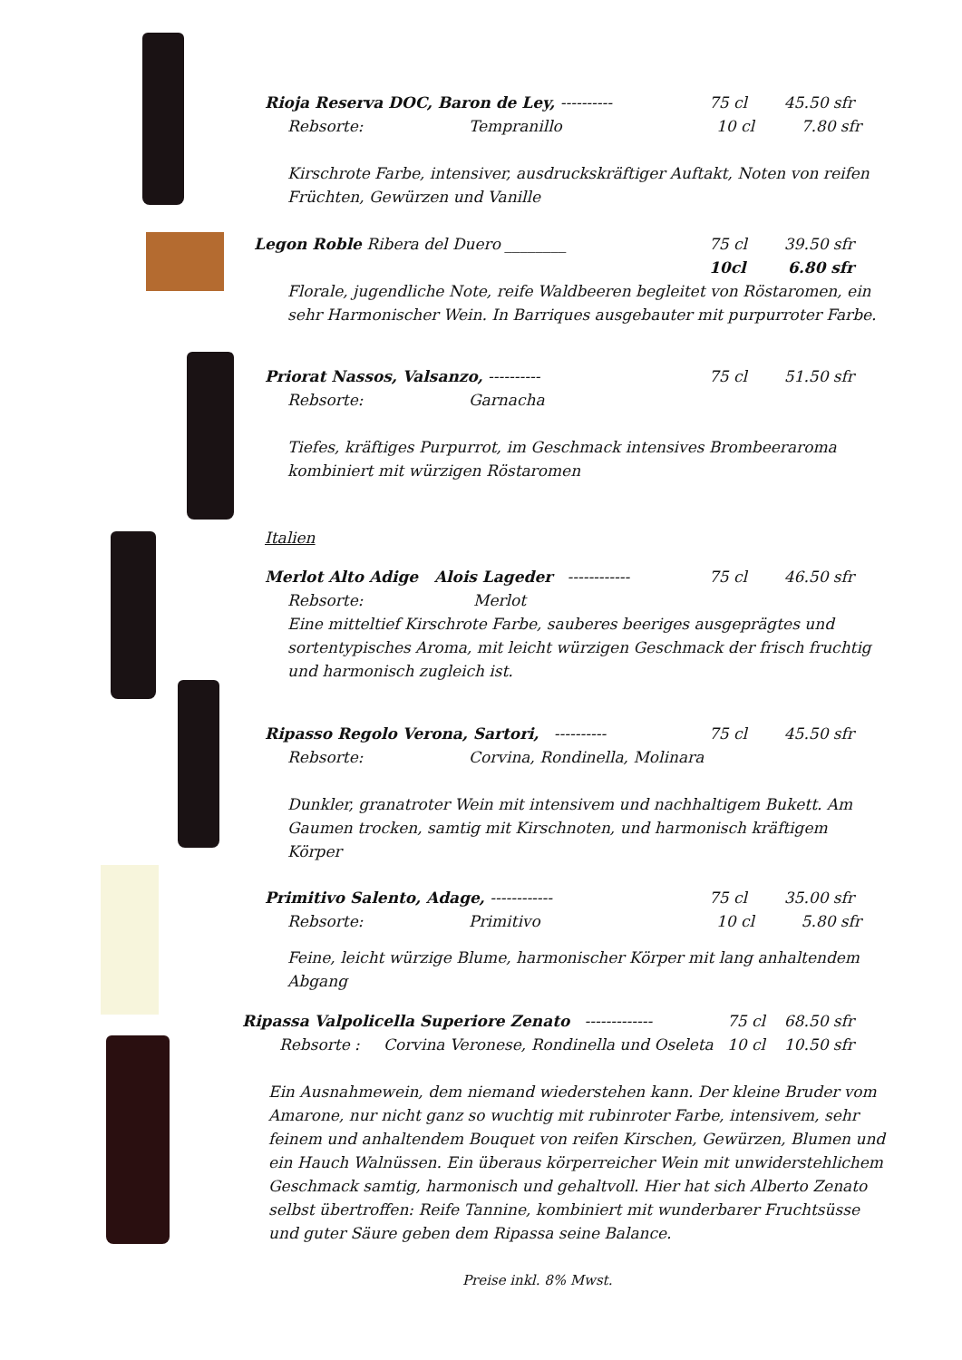Rioja Reserva DOC, Baron de Ley, ---------- 75 cl 45.50 sfr
Rebsorte: Tempranillo 10 cl 7.80 sfr
Kirschrote Farbe, intensiver, ausdruckskräftiger Auftakt, Noten von reifen Früchten, Gewürzen und Vanille
Legon Roble Ribera del Duero ________ 75 cl 39.50 sfr
10cl 6.80 sfr
Florale, jugendliche Note, reife Waldbeeren begleitet von Röstaromen, ein sehr Harmonischer Wein. In Barriques ausgebauter mit purpurroter Farbe.
Priorat Nassos, Valsanzo, ---------- 75 cl 51.50 sfr
Rebsorte: Garnacha
Tiefes, kräftiges Purpurrot, im Geschmack intensives Brombeeraroma kombiniert mit würzigen Röstaromen
Italien
Merlot Alto Adige Alois Lageder ------------ 75 cl 46.50 sfr
Rebsorte: Merlot
Eine mitteltief Kirschrote Farbe, sauberes beeriges ausgeprägtes und sortentypisches Aroma, mit leicht würzigen Geschmack der frisch fruchtig und harmonisch zugleich ist.
Ripasso Regolo Verona, Sartori, ---------- 75 cl 45.50 sfr
Rebsorte: Corvina, Rondinella, Molinara
Dunkler, granatroter Wein mit intensivem und nachhaltigem Bukett. Am Gaumen trocken, samtig mit Kirschnoten, und harmonisch kräftigem Körper
Primitivo Salento, Adage, ------------ 75 cl 35.00 sfr
Rebsorte: Primitivo 10 cl 5.80 sfr
Feine, leicht würzige Blume, harmonischer Körper mit lang anhaltendem Abgang
Ripassa Valpolicella Superiore Zenato -------------
75 cl 68.50 sfr
Rebsorte : Corvina Veronese, Rondinella und Oseleta
10 cl 10.50 sfr
Ein Ausnahmewein, dem niemand wiederstehen kann. Der kleine Bruder vom Amarone, nur nicht ganz so wuchtig mit rubinroter Farbe, intensivem, sehr feinem und anhaltendem Bouquet von reifen Kirschen, Gewürzen, Blumen und ein Hauch Walnüssen. Ein überaus körperreicher Wein mit unwiderstehlichem Geschmack samtig, harmonisch und gehaltvoll. Hier hat sich Alberto Zenato selbst übertroffen: Reife Tannine, kombiniert mit wunderbarer Fruchtsüsse und guter Säure geben dem Ripassa seine Balance.
Preise inkl. 8% Mwst.